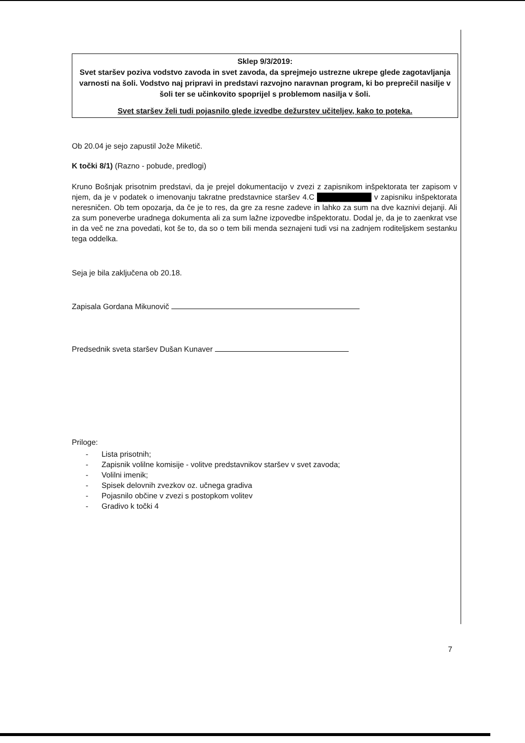Sklep 9/3/2019:
Svet staršev poziva vodstvo zavoda in svet zavoda, da sprejmejo ustrezne ukrepe glede zagotavljanja varnosti na šoli. Vodstvo naj pripravi in predstavi razvojno naravnan program, ki bo preprečil nasilje v šoli ter se učinkovito spoprijel s problemom nasilja v šoli.
Svet staršev želi tudi pojasnilo glede izvedbe dežurstev učiteljev, kako to poteka.
Ob 20.04 je sejo zapustil Jože Miketič.
K točki 8/1) (Razno - pobude, predlogi)
Kruno Bošnjak prisotnim predstavi, da je prejel dokumentacijo v zvezi z zapisnikom inšpektorata ter zapisom v njem, da je v podatek o imenovanju takratne predstavnice staršev 4.C ██████████ v zapisniku inšpektorata neresničen. Ob tem opozarja, da če je to res, da gre za resne zadeve in lahko za sum na dve kaznivi dejanji. Ali za sum poneverbe uradnega dokumenta ali za sum lažne izpovedbe inšpektoratu. Dodal je, da je to zaenkrat vse in da več ne zna povedati, kot še to, da so o tem bili menda seznajeni tudi vsi na zadnjem roditeljskem sestanku tega oddelka.
Seja je bila zaključena ob 20.18.
Zapisala Gordana Mikunovič
Predsednik sveta staršev Dušan Kunaver
Priloge:
- Lista prisotnih;
- Zapisnik volilne komisije - volitve predstavnikov staršev v svet zavoda;
- Volilni imenik;
- Spisek delovnih zvezkov oz. učnega gradiva
- Pojasnilo občine v zvezi s postopkom volitev
- Gradivo k točki 4
7